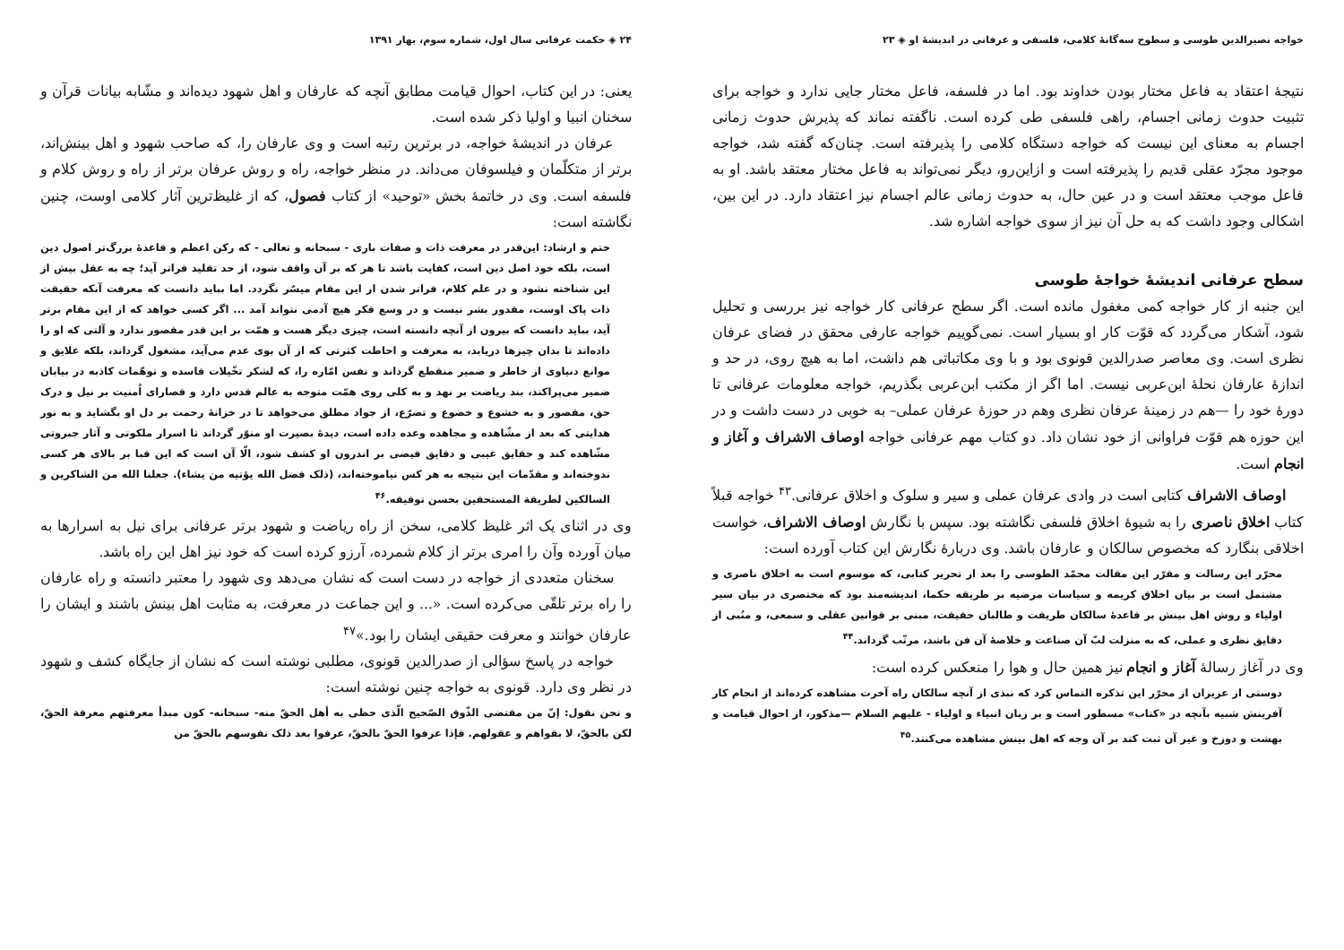خواجه نصیرالدین طوسی و سطوح سه‌گانهٔ کلامی، فلسفی و عرفانی در اندیشهٔ او ◈ ۲۳
نتیجهٔ اعتقاد به فاعل مختار بودن خداوند بود. اما در فلسفه، فاعل مختار جایی ندارد و خواجه برای تثبیت حدوث زمانی اجسام، راهی فلسفی طی کرده است. ناگفته نماند که پذیرش حدوث زمانی اجسام به معنای این نیست که خواجه دستگاه کلامی را پذیرفته است. چنان‌که گفته شد، خواجه موجود مجرّد عقلی قدیم را پذیرفته است و ازاین‌رو، دیگر نمی‌تواند به فاعل مختار معتقد باشد. او به فاعل موجب معتقد است و در عین حال، به حدوث زمانی عالم اجسام نیز اعتقاد دارد. در این بین، اشکالی وجود داشت که به حل آن نیز از سوی خواجه اشاره شد.
سطح عرفانی اندیشهٔ خواجهٔ طوسی
این جنبه از کار خواجه کمی مغفول مانده است. اگر سطح عرفانی کار خواجه نیز بررسی و تحلیل شود، آشکار می‌گردد که قوّت کار او بسیار است. نمی‌گوییم خواجه عارفی محقق در فضای عرفان نظری است. وی معاصر صدرالدین قونوی بود و با وی مکاتباتی هم داشت، اما به هیچ روی، در حد و اندازهٔ عارفان نحلهٔ ابن‌عربی نیست. اما اگر از مکتب ابن‌عربی بگذریم، خواجه معلومات عرفانی تا دورهٔ خود را —هم در زمینهٔ عرفان نظری وهم در حوزهٔ عرفان عملی– به خوبی در دست داشت و در این حوزه هم قوّت فراوانی از خود نشان داد. دو کتاب مهم عرفانی خواجه اوصاف الاشراف و آغاز و انجام است.
اوصاف الاشراف کتابی است در وادی عرفان عملی و سیر و سلوک و اخلاق عرفانی.<sup>۴۳</sup> خواجه قبلاً کتاب اخلاق ناصری را به شیوهٔ اخلاق فلسفی نگاشته بود. سپس با نگارش اوصاف الاشراف، خواست اخلاقی بنگارد که مخصوص سالکان و عارفان باشد. وی دربارهٔ نگارش این کتاب آورده است:
محرّر این رسالت و مقرّر این مقالت محمّد الطوسی را بعد از تحریر کتابی، که موسوم است به اخلاق ناصری و مشتمل است بر بیان اخلاق کریمه و سیاسات مرضیه بر طریقه حکما، اندیشه‌مند بود که مختصری در بیان سیر اولیاء و روش اهل بینش بر قاعدهٔ سالکان طریقت و طالبان حقیقت، مبنی بر قوانین عقلی و سمعی، و منُبی از دقایق نظری و عملی، که به منزلت لبّ آن صناعت و خلاصهٔ آن فن باشد، مرتّب گرداند.<sup>۴۴</sup>
وی در آغاز رسالهٔ آغاز و انجام نیز همین حال و هوا را منعکس کرده است:
دوستی از عزیزان از محرّر این تذکره التماس کرد که نبذی از آنچه سالکان راه آخرت مشاهده کرده‌اند از انجام کار آفرینش شبیه بآنچه در «کتاب» مسطور است و بر زبان انبیاء و اولیاء - علیهم السلام —مذکور، از احوال قیامت و بهشت و دوزخ و غیر آن ثبت کند بر آن وجه که اهل بینش مشاهده می‌کنند.<sup>۴۵</sup>
۲۴ ◈ حکمت عرفانی سال اول، شماره سوم، بهار ۱۳۹۱
یعنی: در این کتاب، احوال قیامت مطابق آنچه که عارفان و اهل شهود دیده‌اند و مشّابه بیانات قرآن و سخنان انبیا و اولیا ذکر شده است.
عرفان در اندیشهٔ خواجه، در برترین رتبه است و وی عارفان را، که صاحب شهود و اهل بینش‌اند، برتر از متکلّمان و فیلسوفان می‌داند. در منظر خواجه، راه و روش عرفان برتر از راه و روش کلام و فلسفه است. وی در خاتمهٔ بخش «توحید» از کتاب فصول، که از غلیظ‌ترین آثار کلامی اوست، چنین نگاشته است:
ختم و ارشاد: این‌قدر در معرفت ذات و صفات باری - سبحانه و تعالی - که رکن اعظم و قاعدهٔ بزرگ‌تر اصول دین است، بلکه خود اصل دین است، کفایت باشد تا هر که بر آن واقف شود، از حد تقلید فراتر آید؛ چه به عقل بیش از این شناخته نشود و در علم کلام، فراتر شدن از این مقام میسّر نگردد. اما بباید دانست که معرفت آنکه حقیقت ذات پاک اوست، مقدور بشر نیست و در وسع فکر هیچ آدمی نتواند آمد ... اگر کسی خواهد که از این مقام برتر آید، بباید دانست که بیرون از آنچه دانسته است، چیزی دیگر هست و همّت بر این قدر مقصور ندارد و آلتی که او را داده‌اند تا بدان چیزها دریابد، به معرفت و احاطت کثرتی که از آن بوی عدم می‌آید، مشغول گرداند، بلکه علایق و موانع دنیاوی از خاطر و ضمیر منقطع گرداند و نفس امّاره را، که لشکر تخّیلات فاسده و توهّمات کاذبه در بیابان ضمیر می‌پراکند، بند ریاضت بر نهد و به کلی روی همّت متوجه به عالم قدس دارد و قصارای اُمنیت بر نیل و درک حق، مقصور و به خشوع و خضوع و تضرّع، از جواد مطلق می‌خواهد تا در خزانهٔ رحمت بر دل او بگشاید و به نور هدایتی که بعد از مشّاهده و مجاهده وعده داده است، دیدهٔ بصیرت او منوّر گرداند تا اسرار ملکوتی و آثار جبروتی مشّاهده کند و حقایق غیبی و دقایق فیضی بر اندرون او کشف شود، الّا آن است که این قبا بر بالای هر کسی ندوخته‌اند و مقدّمات این نتیجه به هر کس نیاموخته‌اند، (ذلک فضل الله یؤتیه من یشاء). جعلنا الله من الشاکرین و السالکین لطریقة المستحقین بحسن توفیقه.<sup>۴۶</sup>
وی در اثنای یک اثر غلیظ کلامی، سخن از راه ریاضت و شهود برتر عرفانی برای نیل به اسرارها به میان آورده وآن را امری برتر از کلام شمرده، آرزو کرده است که خود نیز اهل این راه باشد.
سخنان متعددی از خواجه در دست است که نشان می‌دهد وی شهود را معتبر دانسته و راه عارفان را راه برتر تلقّی می‌کرده است. «... و این جماعت در معرفت، به مثابت اهل بینش باشند و ایشان را عارفان خوانند و معرفت حقیقی ایشان را بود.»<sup>۴۷</sup>
خواجه در پاسخ سؤالی از صدرالدین قونوی، مطلبی نوشته است که نشان از جایگاه کشف و شهود در نظر وی دارد. قونوی به خواجه چنین نوشته است:
و نحن نقول: إنّ من مقتضی الذّوق الصّحیح الّذی حظی به أهل الحقّ منه- سبحانه- کون مبدأ معرفتهم معرفة الحقّ، لکن بالحقّ، لا بقواهم و عقولهم. فإذا عرفوا الحقّ بالحقّ، عرفوا بعد ذلک نفوسهم بالحقّ من